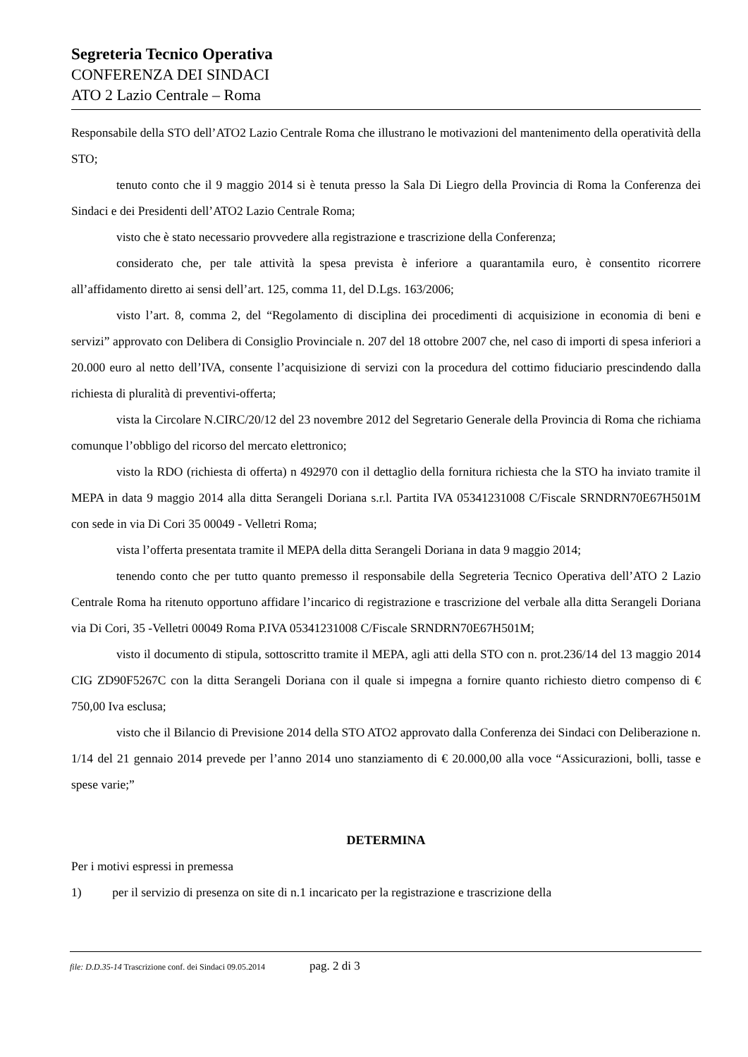Segreteria Tecnico Operativa
CONFERENZA DEI SINDACI
ATO 2 Lazio Centrale – Roma
Responsabile della STO dell’ATO2 Lazio Centrale Roma che illustrano le motivazioni del mantenimento della operatività della STO;
tenuto conto che il 9 maggio 2014 si è tenuta presso la Sala Di Liegro della Provincia di Roma la Conferenza dei Sindaci e dei Presidenti dell’ATO2 Lazio Centrale Roma;
visto che è stato necessario provvedere alla registrazione e trascrizione della Conferenza;
considerato che, per tale attività la spesa prevista è inferiore a quarantamila euro, è consentito ricorrere all’affidamento diretto ai sensi dell’art. 125, comma 11, del D.Lgs. 163/2006;
visto l’art. 8, comma 2, del “Regolamento di disciplina dei procedimenti di acquisizione in economia di beni e servizi” approvato con Delibera di Consiglio Provinciale n. 207 del 18 ottobre 2007 che, nel caso di importi di spesa inferiori a 20.000 euro al netto dell’IVA, consente l’acquisizione di servizi con la procedura del cottimo fiduciario prescindendo dalla richiesta di pluralità di preventivi-offerta;
vista la Circolare N.CIRC/20/12 del 23 novembre 2012 del Segretario Generale della Provincia di Roma che richiama comunque l’obbligo del ricorso del mercato elettronico;
visto la RDO (richiesta di offerta) n 492970 con il dettaglio della fornitura richiesta che la STO ha inviato tramite il MEPA in data 9 maggio 2014 alla ditta Serangeli Doriana s.r.l. Partita IVA 05341231008 C/Fiscale SRNDRN70E67H501M con sede in via Di Cori 35 00049 - Velletri Roma;
vista l’offerta presentata tramite il MEPA della ditta Serangeli Doriana in data 9 maggio 2014;
tenendo conto che per tutto quanto premesso il responsabile della Segreteria Tecnico Operativa dell’ATO 2 Lazio Centrale Roma ha ritenuto opportuno affidare l’incarico di registrazione e trascrizione del verbale alla ditta Serangeli Doriana via Di Cori, 35 -Velletri 00049 Roma P.IVA 05341231008 C/Fiscale SRNDRN70E67H501M;
visto il documento di stipula, sottoscritto tramite il MEPA, agli atti della STO con n. prot.236/14 del 13 maggio 2014 CIG ZD90F5267C con la ditta Serangeli Doriana con il quale si impegna a fornire quanto richiesto dietro compenso di € 750,00 Iva esclusa;
visto che il Bilancio di Previsione 2014 della STO ATO2 approvato dalla Conferenza dei Sindaci con Deliberazione n. 1/14 del 21 gennaio 2014 prevede per l’anno 2014 uno stanziamento di € 20.000,00 alla voce “Assicurazioni, bolli, tasse e spese varie;”
DETERMINA
Per i motivi espressi in premessa
1) per il servizio di presenza on site di n.1 incaricato per la registrazione e trascrizione della
file: D.D.35-14 Trascrizione conf. dei Sindaci 09.05.2014 pag. 2 di 3